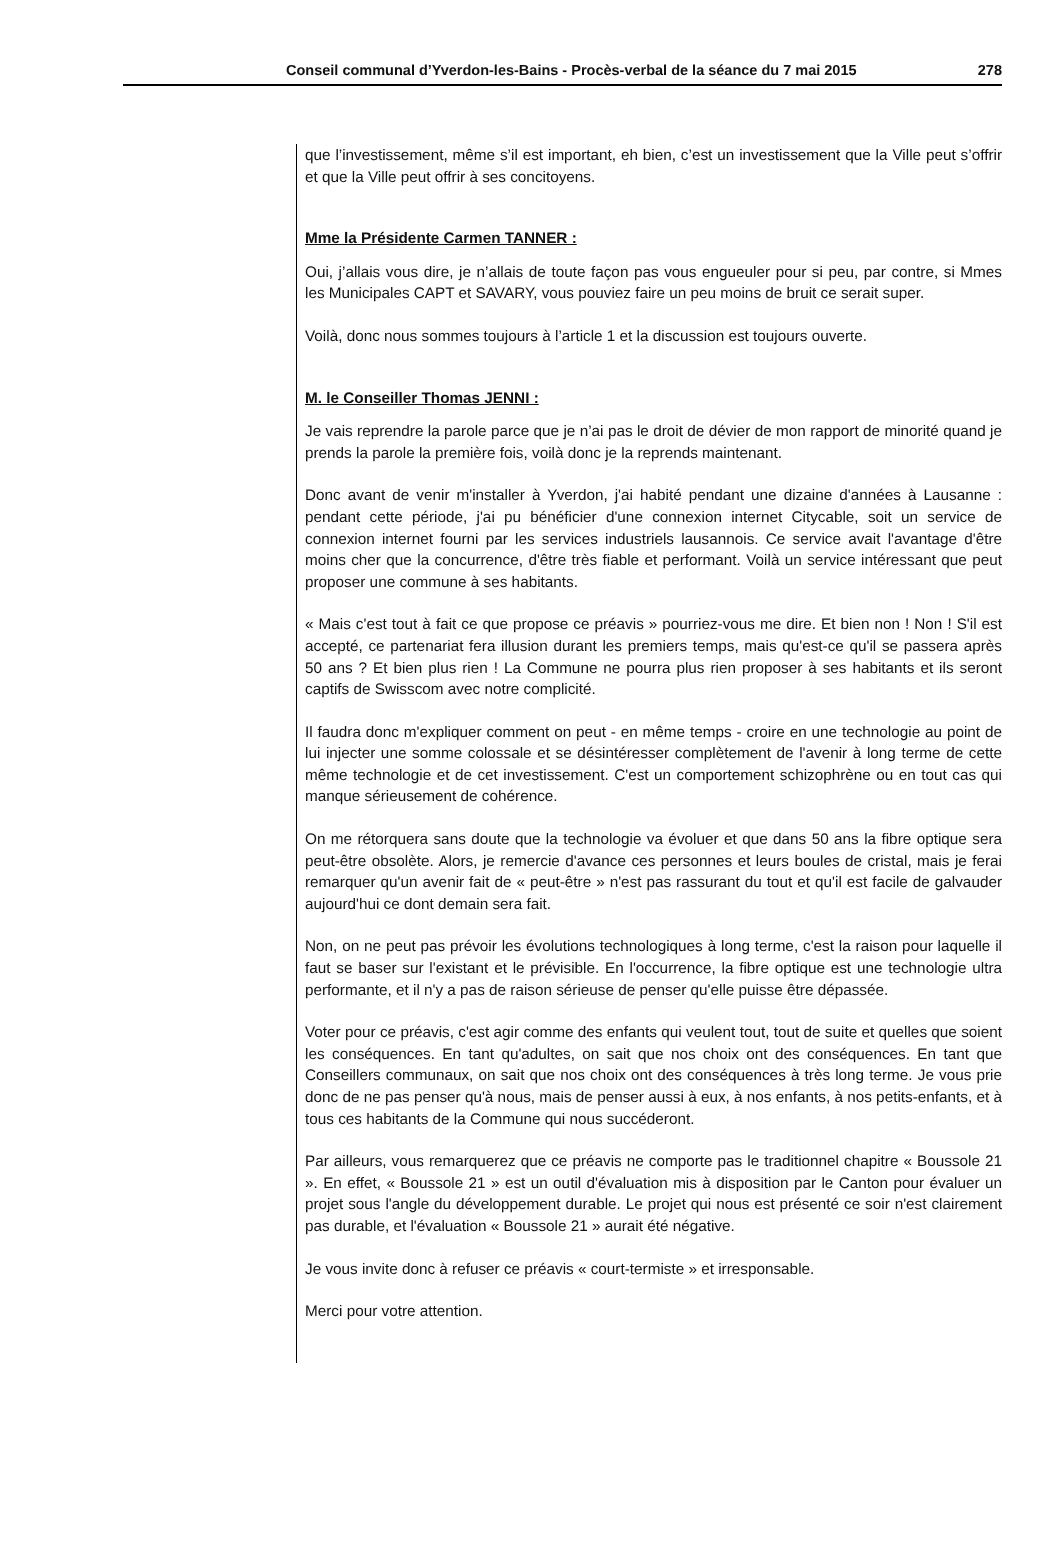Conseil communal d’Yverdon-les-Bains - Procès-verbal de la séance du 7 mai 2015 278
que l’investissement, même s’il est important, eh bien, c’est un investissement que la Ville peut s’offrir et que la Ville peut offrir à ses concitoyens.
Mme la Présidente Carmen TANNER :
Oui, j’allais vous dire, je n’allais de toute façon pas vous engueuler pour si peu, par contre, si Mmes les Municipales CAPT et SAVARY, vous pouviez faire un peu moins de bruit ce serait super.
Voilà, donc nous sommes toujours à l’article 1 et la discussion est toujours ouverte.
M. le Conseiller Thomas JENNI :
Je vais reprendre la parole parce que je n’ai pas le droit de dévier de mon rapport de minorité quand je prends la parole la première fois, voilà donc je la reprends maintenant.
Donc avant de venir m'installer à Yverdon, j'ai habité pendant une dizaine d'années à Lausanne : pendant cette période, j'ai pu bénéficier d'une connexion internet Citycable, soit un service de connexion internet fourni par les services industriels lausannois. Ce service avait l'avantage d'être moins cher que la concurrence, d'être très fiable et performant. Voilà un service intéressant que peut proposer une commune à ses habitants.
« Mais c'est tout à fait ce que propose ce préavis » pourriez-vous me dire. Et bien non ! Non ! S'il est accepté, ce partenariat fera illusion durant les premiers temps, mais qu'est-ce qu'il se passera après 50 ans ? Et bien plus rien ! La Commune ne pourra plus rien proposer à ses habitants et ils seront captifs de Swisscom avec notre complicité.
Il faudra donc m'expliquer comment on peut - en même temps - croire en une technologie au point de lui injecter une somme colossale et se désintéresser complètement de l'avenir à long terme de cette même technologie et de cet investissement. C'est un comportement schizophrène ou en tout cas qui manque sérieusement de cohérence.
On me rétorquera sans doute que la technologie va évoluer et que dans 50 ans la fibre optique sera peut-être obsolète. Alors, je remercie d'avance ces personnes et leurs boules de cristal, mais je ferai remarquer qu'un avenir fait de « peut-être » n'est pas rassurant du tout et qu'il est facile de galvauder aujourd'hui ce dont demain sera fait.
Non, on ne peut pas prévoir les évolutions technologiques à long terme, c'est la raison pour laquelle il faut se baser sur l'existant et le prévisible. En l'occurrence, la fibre optique est une technologie ultra performante, et il n'y a pas de raison sérieuse de penser qu'elle puisse être dépassée.
Voter pour ce préavis, c'est agir comme des enfants qui veulent tout, tout de suite et quelles que soient les conséquences. En tant qu'adultes, on sait que nos choix ont des conséquences. En tant que Conseillers communaux, on sait que nos choix ont des conséquences à très long terme. Je vous prie donc de ne pas penser qu'à nous, mais de penser aussi à eux, à nos enfants, à nos petits-enfants, et à tous ces habitants de la Commune qui nous succéderont.
Par ailleurs, vous remarquerez que ce préavis ne comporte pas le traditionnel chapitre « Boussole 21 ». En effet, « Boussole 21 » est un outil d'évaluation mis à disposition par le Canton pour évaluer un projet sous l'angle du développement durable. Le projet qui nous est présenté ce soir n'est clairement pas durable, et l'évaluation « Boussole 21 » aurait été négative.
Je vous invite donc à refuser ce préavis « court-termiste » et irresponsable.
Merci pour votre attention.